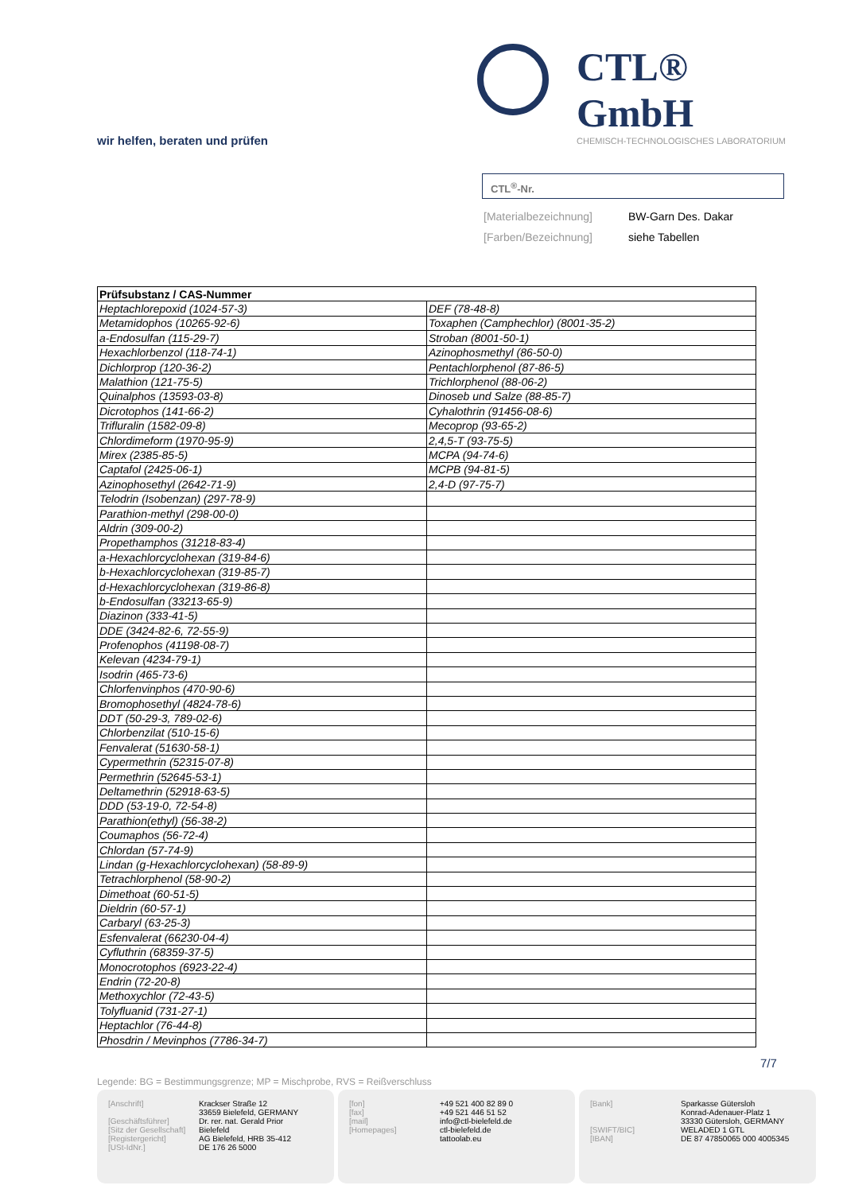CTL® GmbH
CHEMISCH-TECHNOLOGISCHES LABORATORIUM
wir helfen, beraten und prüfen
CTL<sup>®</sup>-Nr.
| [Materialbezeichnung] | BW-Garn Des. Dakar |
| [Farben/Bezeichnung] | siehe Tabellen |
| Prüfsubstanz / CAS-Nummer | |
| --- | --- |
| Heptachlorepoxid (1024-57-3) | DEF (78-48-8) |
| Metamidophos (10265-92-6) | Toxaphen (Camphechlor) (8001-35-2) |
| a-Endosulfan (115-29-7) | Stroban (8001-50-1) |
| Hexachlorbenzol (118-74-1) | Azinophosmethyl (86-50-0) |
| Dichlorprop (120-36-2) | Pentachlorphenol (87-86-5) |
| Malathion (121-75-5) | Trichlorphenol (88-06-2) |
| Quinalphos (13593-03-8) | Dinoseb und Salze (88-85-7) |
| Dicrotophos (141-66-2) | Cyhalothrin (91456-08-6) |
| Trifluralin (1582-09-8) | Mecoprop (93-65-2) |
| Chlordimeform (1970-95-9) | 2,4,5-T (93-75-5) |
| Mirex (2385-85-5) | MCPA (94-74-6) |
| Captafol (2425-06-1) | MCPB (94-81-5) |
| Azinophosethyl (2642-71-9) | 2,4-D (97-75-7) |
| Telodrin (Isobenzan) (297-78-9) | |
| Parathion-methyl (298-00-0) | |
| Aldrin (309-00-2) | |
| Propethamphos (31218-83-4) | |
| a-Hexachlorcyclohexan (319-84-6) | |
| b-Hexachlorcyclohexan (319-85-7) | |
| d-Hexachlorcyclohexan (319-86-8) | |
| b-Endosulfan (33213-65-9) | |
| Diazinon (333-41-5) | |
| DDE (3424-82-6, 72-55-9) | |
| Profenophos (41198-08-7) | |
| Kelevan (4234-79-1) | |
| Isodrin (465-73-6) | |
| Chlorfenvinphos (470-90-6) | |
| Bromophosethyl (4824-78-6) | |
| DDT (50-29-3, 789-02-6) | |
| Chlorbenzilat (510-15-6) | |
| Fenvalerat (51630-58-1) | |
| Cypermethrin (52315-07-8) | |
| Permethrin (52645-53-1) | |
| Deltamethrin (52918-63-5) | |
| DDD (53-19-0, 72-54-8) | |
| Parathion(ethyl) (56-38-2) | |
| Coumaphos (56-72-4) | |
| Chlordan (57-74-9) | |
| Lindan (g-Hexachlorcyclohexan) (58-89-9) | |
| Tetrachlorphenol (58-90-2) | |
| Dimethoat (60-51-5) | |
| Dieldrin (60-57-1) | |
| Carbaryl (63-25-3) | |
| Esfenvalerat (66230-04-4) | |
| Cyfluthrin (68359-37-5) | |
| Monocrotophos (6923-22-4) | |
| Endrin (72-20-8) | |
| Methoxychlor (72-43-5) | |
| Tolyfluanid (731-27-1) | |
| Heptachlor (76-44-8) | |
| Phosdrin / Mevinphos (7786-34-7) | |
7/7
Legende: BG = Bestimmungsgrenze; MP = Mischprobe, RVS = Reißverschluss
| [Anschrift] | Krackser Straße 12 33659 Bielefeld, GERMANY |
| [Geschäftsführer] | Dr. rer. nat. Gerald Prior |
| [Sitz der Gesellschaft] | Bielefeld |
| [Registergericht] | AG Bielefeld, HRB 35-412 |
| [USt-IdNr.] | DE 176 26 5000 |
| [fon] | +49 521 400 82 89 0 |
| [fax] | +49 521 446 51 52 |
| [mail] | info@ctl-bielefeld.de |
| [Homepages] | ctl-bielefeld.de tattoolab.eu |
| [Bank] | Sparkasse Gütersloh Konrad-Adenauer-Platz 1 33330 Gütersloh, GERMANY |
| [SWIFT/BIC] | WELADED 1 GTL |
| [IBAN] | DE 87 47850065 000 4005345 |